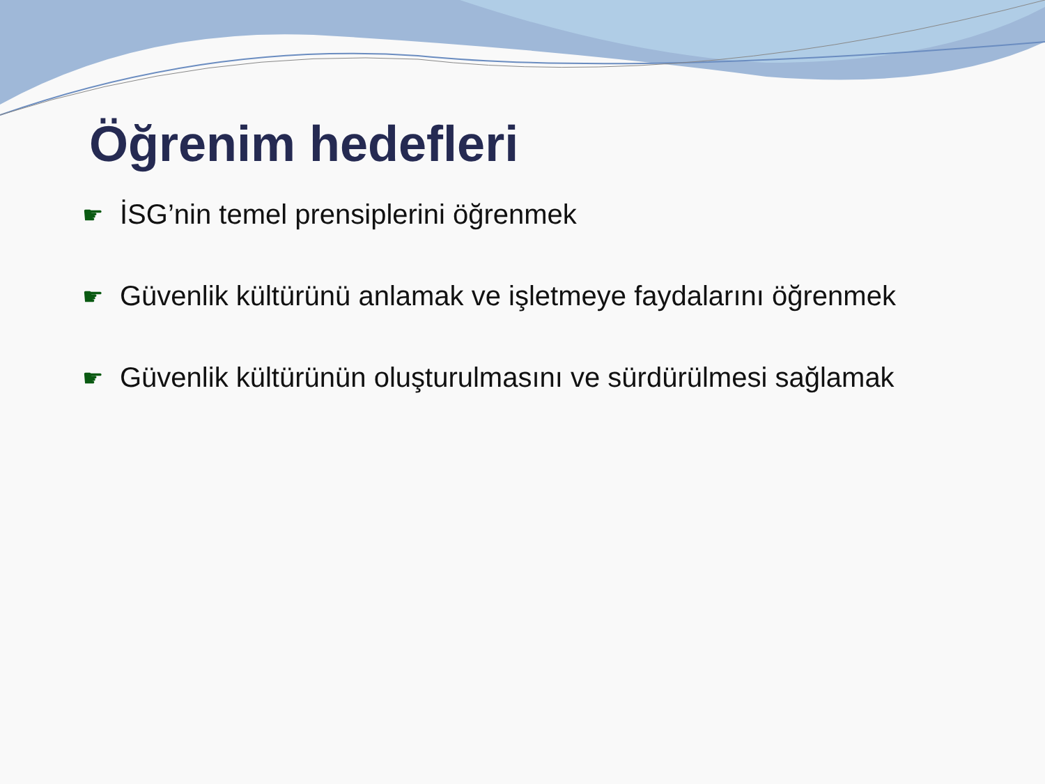Öğrenim hedefleri
☛ İSG’nin temel prensiplerini öğrenmek
☛ Güvenlik kültürünü anlamak ve işletmeye faydalarını öğrenmek
☛ Güvenlik kültürünün oluşturulmasını ve sürdürülmesi sağlamak